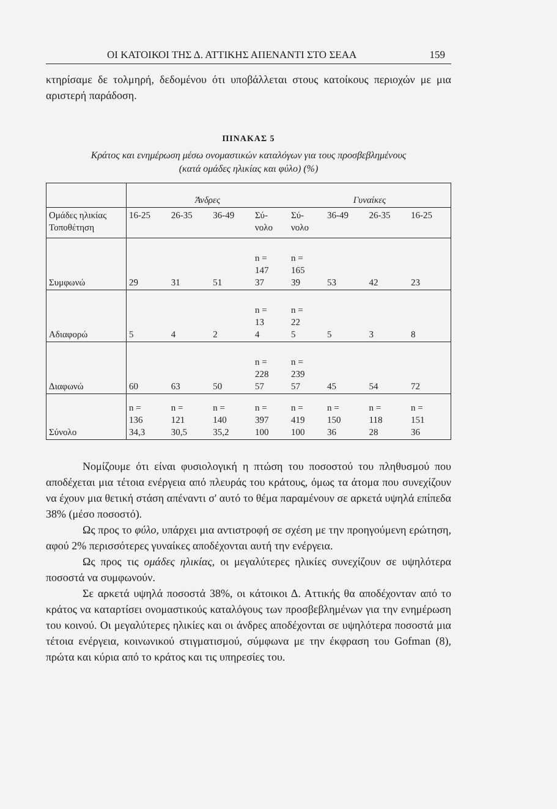ΟΙ ΚΑΤΟΙΚΟΙ ΤΗΣ Δ. ΑΤΤΙΚΗΣ ΑΠΕΝΑΝΤΙ ΣΤΟ ΣΕΑΑ 159
κτηρίσαμε δε τολμηρή, δεδομένου ότι υποβάλλεται στους κατοίκους περιοχών με μια αριστερή παράδοση.
ΠΙΝΑΚΑΣ 5
Κράτος και ενημέρωση μέσω ονομαστικών καταλόγων για τους προσβεβλημένους
(κατά ομάδες ηλικίας και φύλο) (%)
| | Άνδρες | | | | Γυναίκες | | | |
| --- | --- | --- | --- | --- | --- | --- | --- | --- |
| Ομάδες ηλικίας Τοποθέτηση | 16-25 | 26-35 | 36-49 | Σύ- νολο | Σύ- νολο | 36-49 | 26-35 | 16-25 |
| Συμφωνώ | 29 | 31 | 51 | n = 147 37 | n = 165 39 | 53 | 42 | 23 |
| Αδιαφορώ | 5 | 4 | 2 | n = 13 4 | n = 22 5 | 5 | 3 | 8 |
| Διαφωνώ | 60 | 63 | 50 | n = 228 57 | n = 239 57 | 45 | 54 | 72 |
| Σύνολο | n = 136 34,3 | n = 121 30,5 | n = 140 35,2 | n = 397 100 | n = 419 100 | n = 150 36 | n = 118 28 | n = 151 36 |
Νομίζουμε ότι είναι φυσιολογική η πτώση του ποσοστού του πληθυσμού που αποδέχεται μια τέτοια ενέργεια από πλευράς του κράτους, όμως τα άτομα που συνεχίζουν να έχουν μια θετική στάση απέναντι σ' αυτό το θέμα παραμένουν σε αρκετά υψηλά επίπεδα 38% (μέσο ποσοστό).
Ως προς το φύλο, υπάρχει μια αντιστροφή σε σχέση με την προηγούμενη ερώτηση, αφού 2% περισσότερες γυναίκες αποδέχονται αυτή την ενέργεια.
Ως προς τις ομάδες ηλικίας, οι μεγαλύτερες ηλικίες συνεχίζουν σε υψηλότερα ποσοστά να συμφωνούν.
Σε αρκετά υψηλά ποσοστά 38%, οι κάτοικοι Δ. Αττικής θα αποδέχονταν από το κράτος να καταρτίσει ονομαστικούς καταλόγους των προσβεβλημένων για την ενημέρωση του κοινού. Οι μεγαλύτερες ηλικίες και οι άνδρες αποδέχονται σε υψηλότερα ποσοστά μια τέτοια ενέργεια, κοινωνικού στιγματισμού, σύμφωνα με την έκφραση του Gofman (8), πρώτα και κύρια από το κράτος και τις υπηρεσίες του.